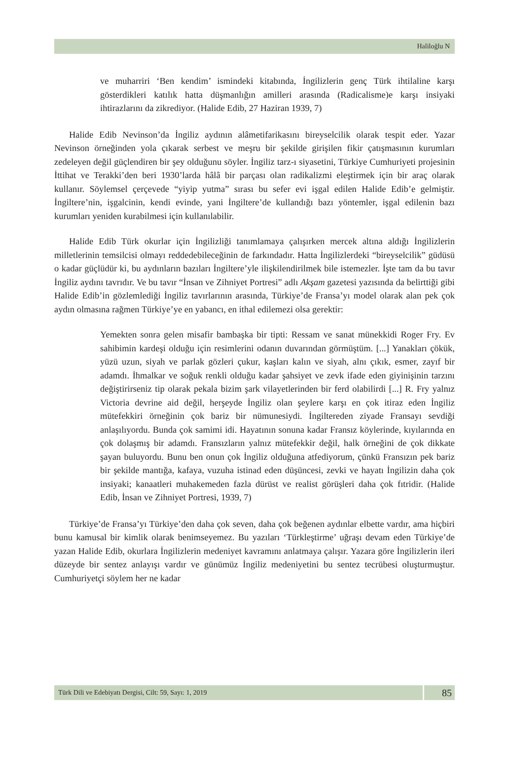Haliloğlu N
ve muharriri ‘Ben kendim’ ismindeki kitabında, İngilizlerin genç Türk ihtilaline karşı gösterdikleri katılık hatta düşmanlığın amilleri arasında (Radicalisme)e karşı insiyaki ihtirazlarını da zikrediyor. (Halide Edib, 27 Haziran 1939, 7)
Halide Edib Nevinson’da İngiliz aydının alâmetifarikasını bireyselcilik olarak tespit eder. Yazar Nevinson örneğinden yola çıkarak serbest ve meşru bir şekilde girişilen fikir çatışmasının kurumları zedeleyen değil güçlendiren bir şey olduğunu söyler. İngiliz tarz-ı siyasetini, Türkiye Cumhuriyeti projesinin İttihat ve Terakki’den beri 1930’larda hâlâ bir parçası olan radikalizmi eleştirmek için bir araç olarak kullanır. Söylemsel çerçevede “yiyip yutma” sırası bu sefer evi işgal edilen Halide Edib’e gelmiştir. İngiltere’nin, işgalcinin, kendi evinde, yani İngiltere’de kullandığı bazı yöntemler, işgal edilenin bazı kurumları yeniden kurabilmesi için kullanılabilir.
Halide Edib Türk okurlar için İngilizliği tanımlamaya çalışırken mercek altına aldığı İngilizlerin milletlerinin temsilcisi olmayı reddedebileceğinin de farkındadır. Hatta İngilizlerdeki “bireyselcilik” güdüsü o kadar güçlüdür ki, bu aydınların bazıları İngiltere’yle ilişkilendirilmek bile istemezler. İşte tam da bu tavır İngiliz aydını tavrıdır. Ve bu tavır “İnsan ve Zihniyet Portresi” adlı Akşam gazetesi yazısında da belirttiği gibi Halide Edib’in gözlemlediği İngiliz tavırlarının arasında, Türkiye’de Fransa’yı model olarak alan pek çok aydın olmasına rağmen Türkiye’ye en yabancı, en ithal edilemezi olsa gerektir:
Yemekten sonra gelen misafir bambaşka bir tipti: Ressam ve sanat münekkidi Roger Fry. Ev sahibimin kardeşi olduğu için resimlerini odanın duvarından görmüştüm. [...] Yanakları çökük, yüzü uzun, siyah ve parlak gözleri çukur, kaşları kalın ve siyah, alnı çıkık, esmer, zayıf bir adamdı. İhmalkar ve soğuk renkli olduğu kadar şahsiyet ve zevk ifade eden giyinişinin tarzını değiştirirseniz tip olarak pekala bizim şark vilayetlerinden bir ferd olabilirdi [...] R. Fry yalnız Victoria devrine aid değil, herşeyde İngiliz olan şeylere karşı en çok itiraz eden İngiliz mütefekkiri örneğinin çok bariz bir nümunesiydi. İngiltereden ziyade Fransayı sevdiği anlaşılıyordu. Bunda çok samimi idi. Hayatının sonuna kadar Fransız köylerinde, kıyılarında en çok dolaşmış bir adamdı. Fransızların yalnız mütefekkir değil, halk örneğini de çok dikkate şayan buluyordu. Bunu ben onun çok İngiliz olduğuna atfediyorum, çünkü Fransızın pek bariz bir şekilde mantığa, kafaya, vuzuha istinad eden düşüncesi, zevki ve hayatı İngilizin daha çok insiyaki; kanaatleri muhakemeden fazla dürüst ve realist görüşleri daha çok fıtridir. (Halide Edib, İnsan ve Zihniyet Portresi, 1939, 7)
Türkiye’de Fransa’yı Türkiye’den daha çok seven, daha çok beğenen aydınlar elbette vardır, ama hiçbiri bunu kamusal bir kimlik olarak benimseyemez. Bu yazıları ‘Türkleştirme’ uğraşı devam eden Türkiye’de yazan Halide Edib, okurlara İngilizlerin medeniyet kavramını anlatmaya çalışır. Yazara göre İngilizlerin ileri düzeyde bir sentez anlayışı vardır ve günümüz İngiliz medeniyetini bu sentez tecrübesi oluşturmuştur. Cumhuriyetçi söylem her ne kadar
Türk Dili ve Edebiyatı Dergisi, Cilt: 59, Sayı: 1, 2019
85